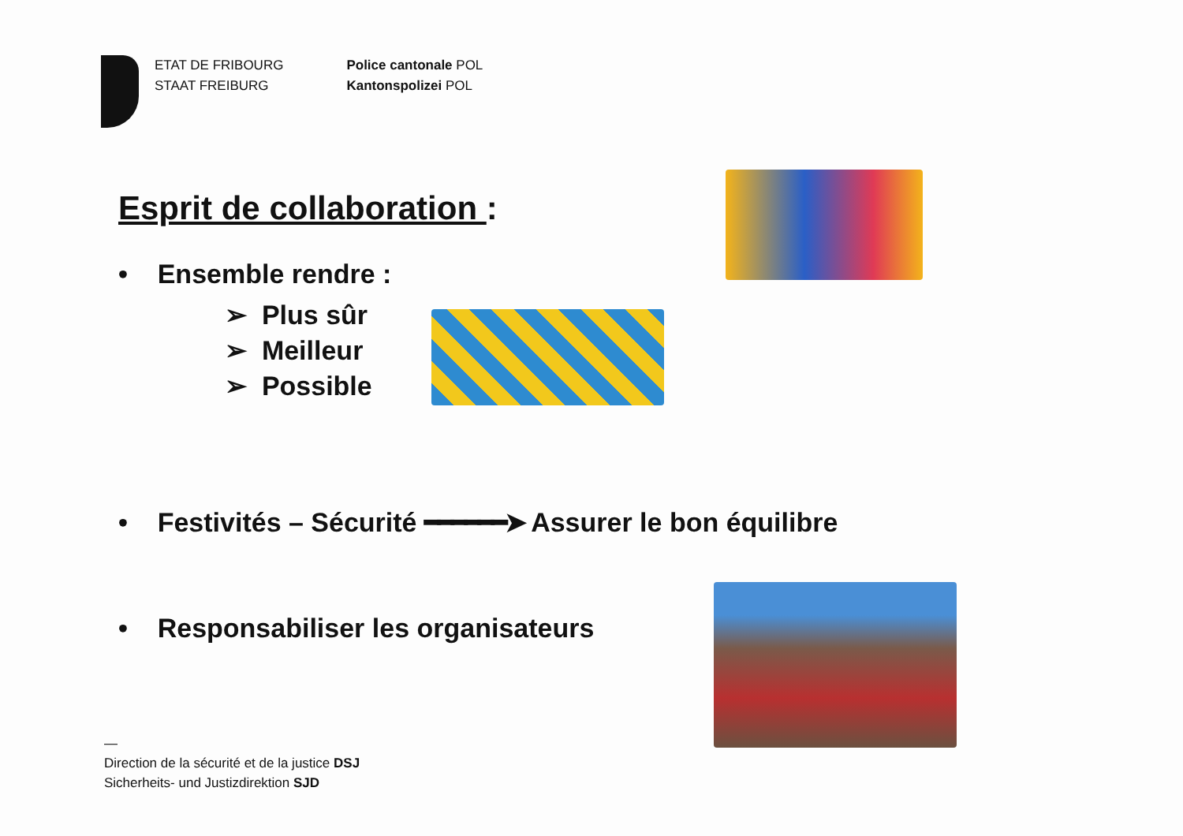ETAT DE FRIBOURG
STAAT FREIBURG
Police cantonale POL
Kantonspolizei POL
Esprit de collaboration :
• Ensemble rendre :
➢ Plus sûr
➢ Meilleur
➢ Possible
• Festivités – Sécurité ━━━━━━➤ Assurer le bon équilibre
• Responsabiliser les organisateurs
—
Direction de la sécurité et de la justice DSJ
Sicherheits- und Justizdirektion SJD